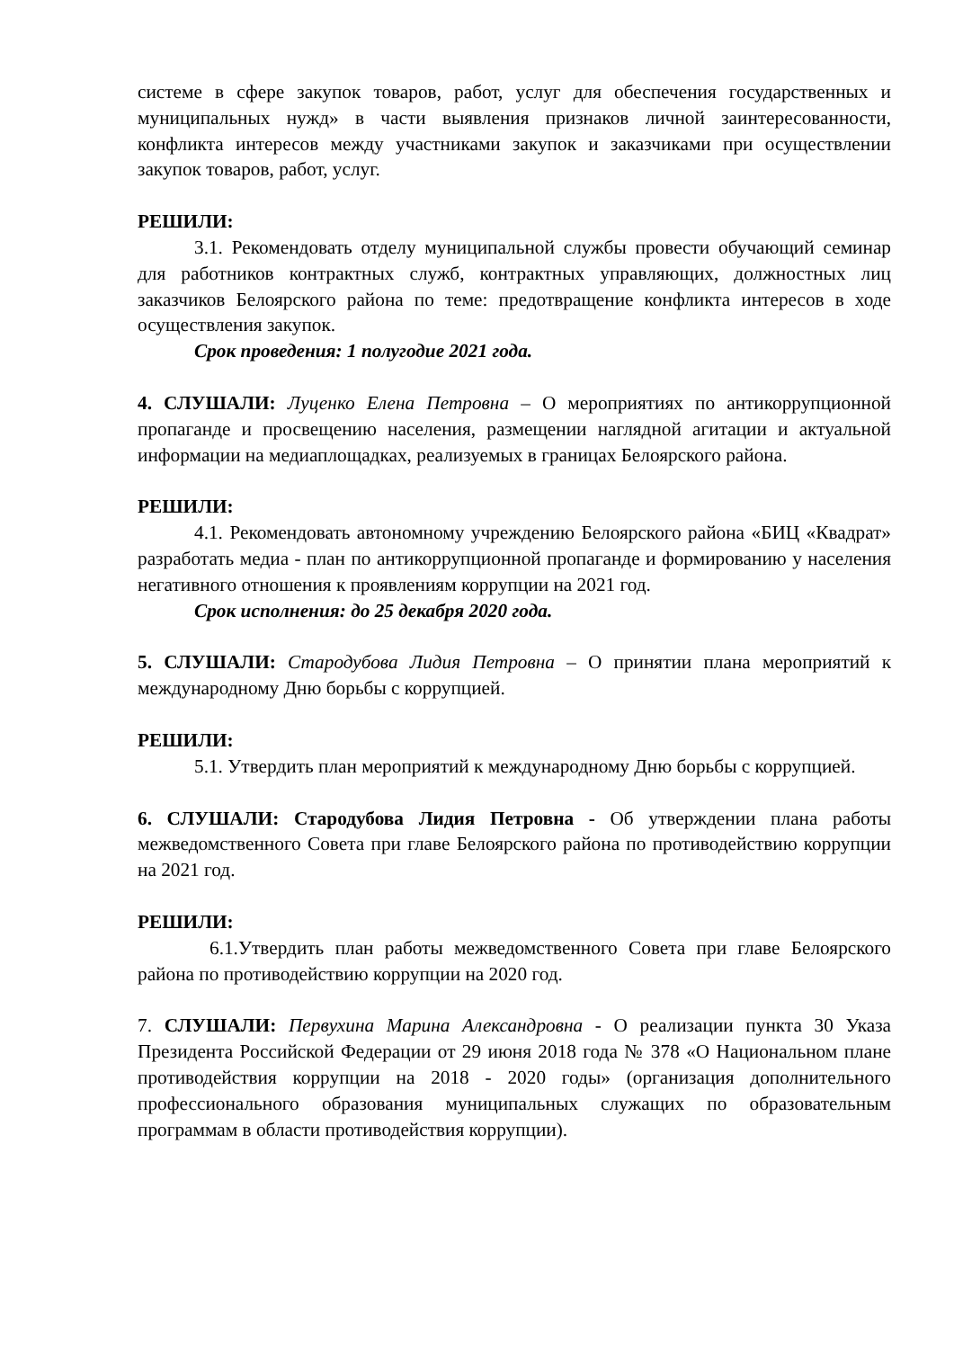системе в сфере закупок товаров, работ, услуг для обеспечения государственных и муниципальных нужд» в части выявления признаков личной заинтересованности, конфликта интересов между участниками закупок и заказчиками при осуществлении закупок товаров, работ, услуг.
РЕШИЛИ:
3.1. Рекомендовать отделу муниципальной службы провести обучающий семинар для работников контрактных служб, контрактных управляющих, должностных лиц заказчиков Белоярского района по теме: предотвращение конфликта интересов в ходе осуществления закупок.
Срок проведения: 1 полугодие 2021 года.
4. СЛУШАЛИ: Луценко Елена Петровна – О мероприятиях по антикоррупционной пропаганде и просвещению населения, размещении наглядной агитации и актуальной информации на медиаплощадках, реализуемых в границах Белоярского района.
РЕШИЛИ:
4.1. Рекомендовать автономному учреждению Белоярского района «БИЦ «Квадрат» разработать медиа - план по антикоррупционной пропаганде и формированию у населения негативного отношения к проявлениям коррупции на 2021 год.
Срок исполнения: до 25 декабря 2020 года.
5. СЛУШАЛИ: Стародубова Лидия Петровна – О принятии плана мероприятий к международному Дню борьбы с коррупцией.
РЕШИЛИ:
5.1. Утвердить план мероприятий к международному Дню борьбы с коррупцией.
6. СЛУШАЛИ: Стародубова Лидия Петровна - Об утверждении плана работы межведомственного Совета при главе Белоярского района по противодействию коррупции на 2021 год.
РЕШИЛИ:
6.1.Утвердить план работы межведомственного Совета при главе Белоярского района по противодействию коррупции на 2020 год.
7. СЛУШАЛИ: Первухина Марина Александровна - О реализации пункта 30 Указа Президента Российской Федерации от 29 июня 2018 года № 378 «О Национальном плане противодействия коррупции на 2018 - 2020 годы» (организация дополнительного профессионального образования муниципальных служащих по образовательным программам в области противодействия коррупции).